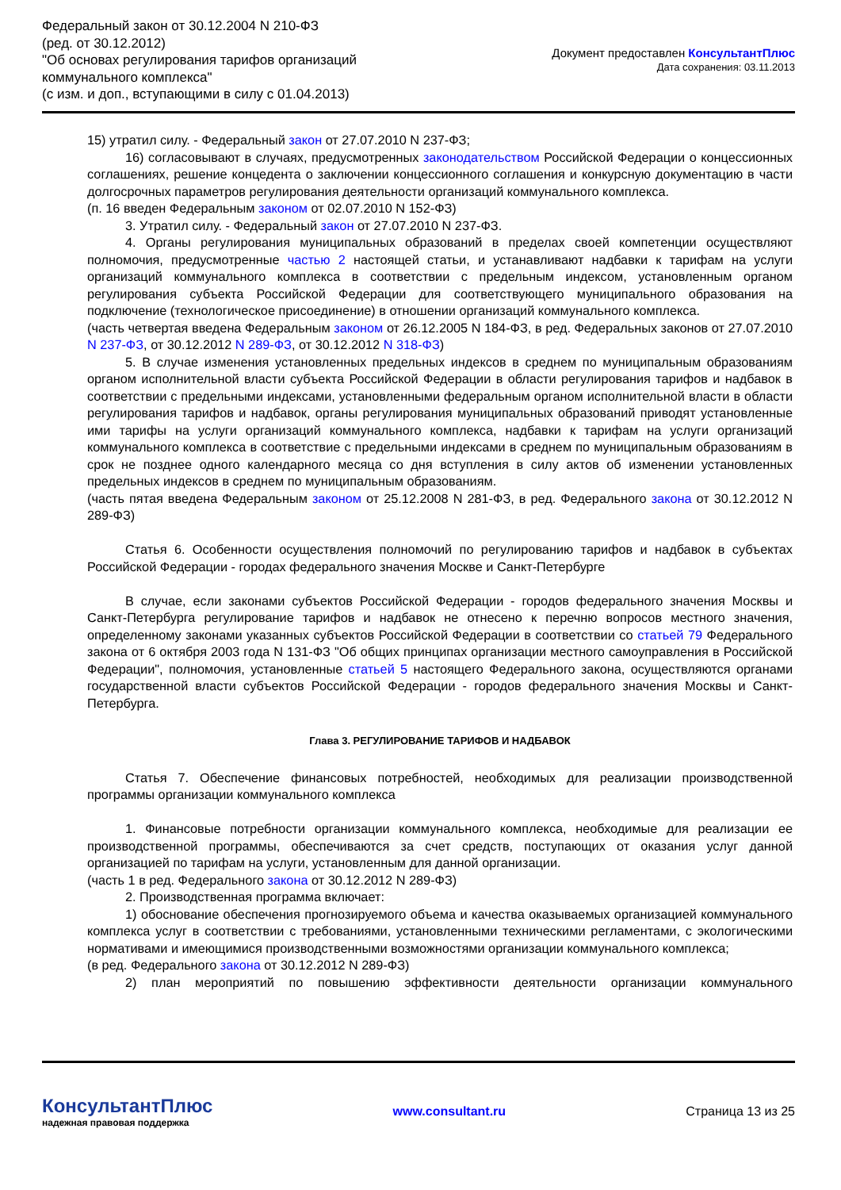Федеральный закон от 30.12.2004 N 210-ФЗ
(ред. от 30.12.2012)
"Об основах регулирования тарифов организаций
коммунального комплекса"
(с изм. и доп., вступающими в силу с 01.04.2013)
Документ предоставлен КонсультантПлюс
Дата сохранения: 03.11.2013
15) утратил силу. - Федеральный закон от 27.07.2010 N 237-ФЗ;
16) согласовывают в случаях, предусмотренных законодательством Российской Федерации о концессионных соглашениях, решение концедента о заключении концессионного соглашения и конкурсную документацию в части долгосрочных параметров регулирования деятельности организаций коммунального комплекса.
(п. 16 введен Федеральным законом от 02.07.2010 N 152-ФЗ)
3. Утратил силу. - Федеральный закон от 27.07.2010 N 237-ФЗ.
4. Органы регулирования муниципальных образований в пределах своей компетенции осуществляют полномочия, предусмотренные частью 2 настоящей статьи, и устанавливают надбавки к тарифам на услуги организаций коммунального комплекса в соответствии с предельным индексом, установленным органом регулирования субъекта Российской Федерации для соответствующего муниципального образования на подключение (технологическое присоединение) в отношении организаций коммунального комплекса.
(часть четвертая введена Федеральным законом от 26.12.2005 N 184-ФЗ, в ред. Федеральных законов от 27.07.2010 N 237-ФЗ, от 30.12.2012 N 289-ФЗ, от 30.12.2012 N 318-ФЗ)
5. В случае изменения установленных предельных индексов в среднем по муниципальным образованиям органом исполнительной власти субъекта Российской Федерации в области регулирования тарифов и надбавок в соответствии с предельными индексами, установленными федеральным органом исполнительной власти в области регулирования тарифов и надбавок, органы регулирования муниципальных образований приводят установленные ими тарифы на услуги организаций коммунального комплекса, надбавки к тарифам на услуги организаций коммунального комплекса в соответствие с предельными индексами в среднем по муниципальным образованиям в срок не позднее одного календарного месяца со дня вступления в силу актов об изменении установленных предельных индексов в среднем по муниципальным образованиям.
(часть пятая введена Федеральным законом от 25.12.2008 N 281-ФЗ, в ред. Федерального закона от 30.12.2012 N 289-ФЗ)
Статья 6. Особенности осуществления полномочий по регулированию тарифов и надбавок в субъектах Российской Федерации - городах федерального значения Москве и Санкт-Петербурге
В случае, если законами субъектов Российской Федерации - городов федерального значения Москвы и Санкт-Петербурга регулирование тарифов и надбавок не отнесено к перечню вопросов местного значения, определенному законами указанных субъектов Российской Федерации в соответствии со статьей 79 Федерального закона от 6 октября 2003 года N 131-ФЗ "Об общих принципах организации местного самоуправления в Российской Федерации", полномочия, установленные статьей 5 настоящего Федерального закона, осуществляются органами государственной власти субъектов Российской Федерации - городов федерального значения Москвы и Санкт-Петербурга.
Глава 3. РЕГУЛИРОВАНИЕ ТАРИФОВ И НАДБАВОК
Статья 7. Обеспечение финансовых потребностей, необходимых для реализации производственной программы организации коммунального комплекса
1. Финансовые потребности организации коммунального комплекса, необходимые для реализации ее производственной программы, обеспечиваются за счет средств, поступающих от оказания услуг данной организацией по тарифам на услуги, установленным для данной организации.
(часть 1 в ред. Федерального закона от 30.12.2012 N 289-ФЗ)
2. Производственная программа включает:
1) обоснование обеспечения прогнозируемого объема и качества оказываемых организацией коммунального комплекса услуг в соответствии с требованиями, установленными техническими регламентами, с экологическими нормативами и имеющимися производственными возможностями организации коммунального комплекса;
(в ред. Федерального закона от 30.12.2012 N 289-ФЗ)
2) план мероприятий по повышению эффективности деятельности организации коммунального
КонсультантПлюс
надежная правовая поддержка
www.consultant.ru Страница 13 из 25